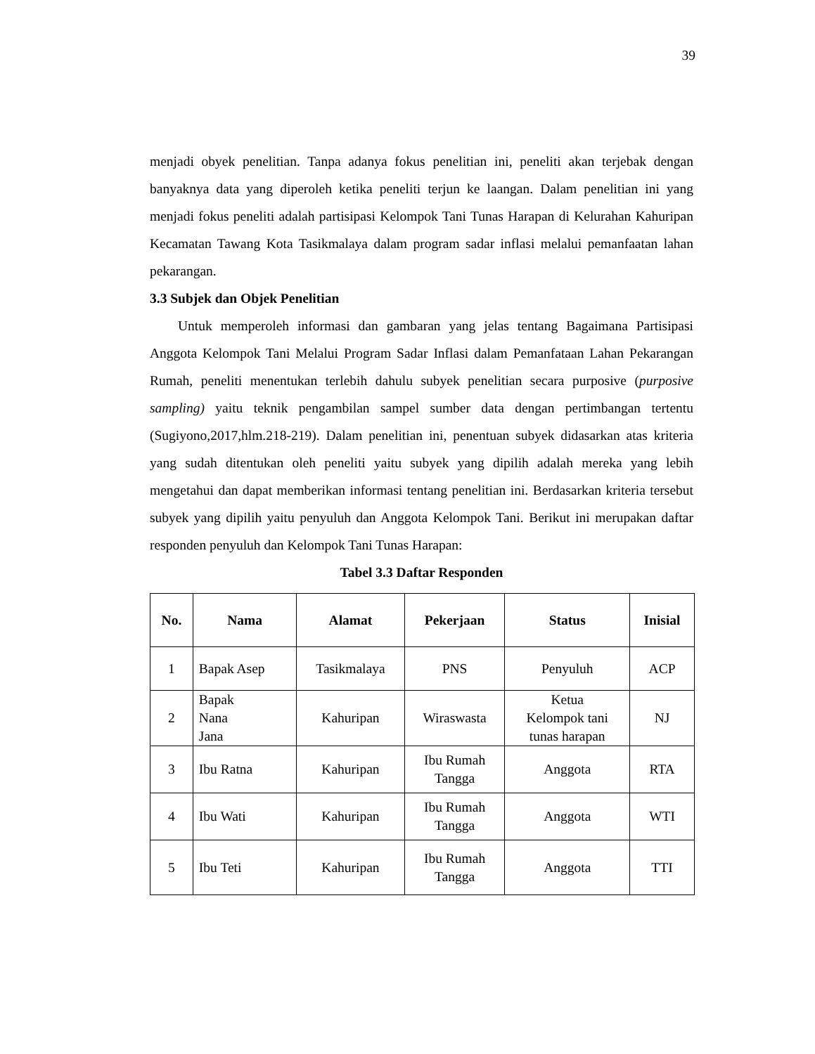39
menjadi obyek penelitian. Tanpa adanya fokus penelitian ini, peneliti akan terjebak dengan banyaknya data yang diperoleh ketika peneliti terjun ke laangan. Dalam penelitian ini yang menjadi fokus peneliti adalah partisipasi Kelompok Tani Tunas Harapan di Kelurahan Kahuripan Kecamatan Tawang Kota Tasikmalaya dalam program sadar inflasi melalui pemanfaatan lahan pekarangan.
3.3 Subjek dan Objek Penelitian
Untuk memperoleh informasi dan gambaran yang jelas tentang Bagaimana Partisipasi Anggota Kelompok Tani Melalui Program Sadar Inflasi dalam Pemanfataan Lahan Pekarangan Rumah, peneliti menentukan terlebih dahulu subyek penelitian secara purposive (purposive sampling) yaitu teknik pengambilan sampel sumber data dengan pertimbangan tertentu (Sugiyono,2017,hlm.218-219). Dalam penelitian ini, penentuan subyek didasarkan atas kriteria yang sudah ditentukan oleh peneliti yaitu subyek yang dipilih adalah mereka yang lebih mengetahui dan dapat memberikan informasi tentang penelitian ini. Berdasarkan kriteria tersebut subyek yang dipilih yaitu penyuluh dan Anggota Kelompok Tani. Berikut ini merupakan daftar responden penyuluh dan Kelompok Tani Tunas Harapan:
Tabel 3.3 Daftar Responden
| No. | Nama | Alamat | Pekerjaan | Status | Inisial |
| --- | --- | --- | --- | --- | --- |
| 1 | Bapak Asep | Tasikmalaya | PNS | Penyuluh | ACP |
| 2 | Bapak Nana Jana | Kahuripan | Wiraswasta | Ketua Kelompok tani tunas harapan | NJ |
| 3 | Ibu Ratna | Kahuripan | Ibu Rumah Tangga | Anggota | RTA |
| 4 | Ibu Wati | Kahuripan | Ibu Rumah Tangga | Anggota | WTI |
| 5 | Ibu Teti | Kahuripan | Ibu Rumah Tangga | Anggota | TTI |